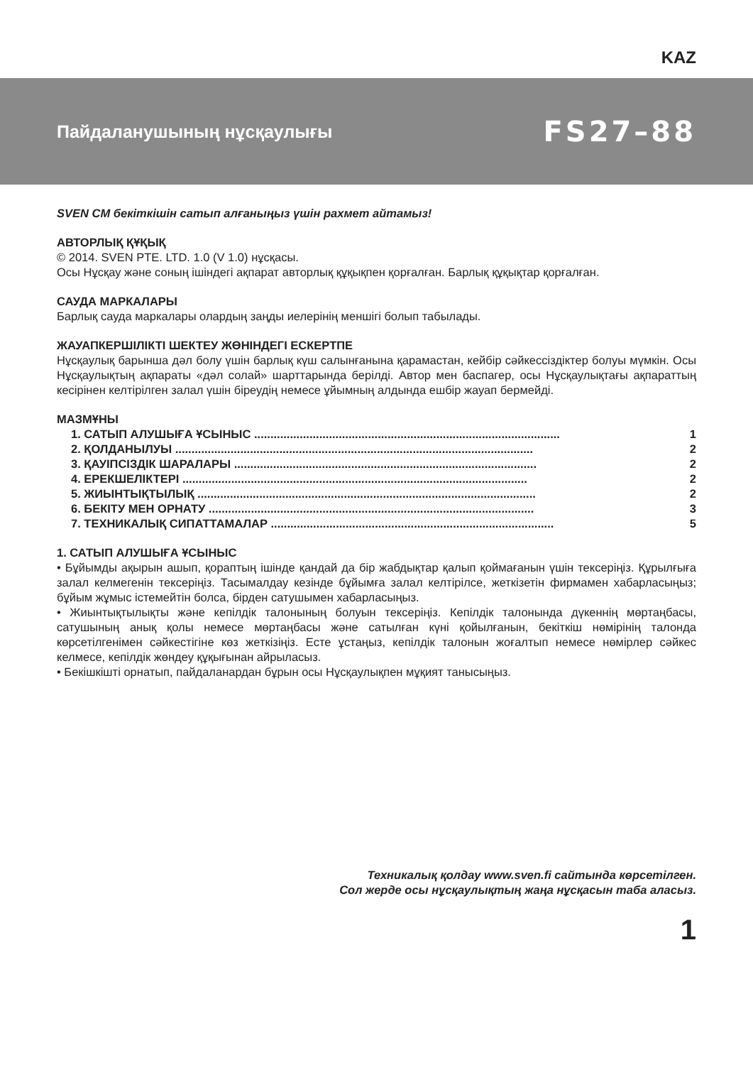KAZ
Пайдаланушының нұсқаулығы FS27–88
SVEN CM бекіткішін сатып алғаныңыз үшін рахмет айтамыз!
АВТОРЛЫҚ ҚҰҚЫҚ
© 2014. SVEN PTE. LTD. 1.0 (V 1.0) нұсқасы.
Осы Нұсқау және соның ішіндегі ақпарат авторлық құқықпен қорғалған. Барлық құқықтар қорғалған.
САУДА МАРКАЛАРЫ
Барлық сауда маркалары олардың заңды иелерінің меншігі болып табылады.
ЖАУАПКЕРШІЛІКТІ ШЕКТЕУ ЖӨНІНДЕГІ ЕСКЕРТПЕ
Нұсқаулық барынша дәл болу үшін барлық күш салынғанына қарамастан, кейбір сәйкессіздіктер болуы мүмкін. Осы Нұсқаулықтың ақпараты «дәл солай» шарттарында берілді. Автор мен баспагер, осы Нұсқаулықтағы ақпараттың кесірінен келтірілген залал үшін біреудің немесе ұйымның алдында ешбір жауап бермейді.
МАЗМҰНЫ
1. САТЫП АЛУШЫҒА ҰСЫНЫС .............................................................................................. 1
2. ҚОЛДАНЫЛУЫ .............................................................................................................. 2
3. ҚАУІПСІЗДІК ШАРАЛАРЫ ............................................................................................. 2
4. ЕРЕКШЕЛІКТЕРІ .......................................................................................................... 2
5. ЖИЫНТЫҚТЫЛЫҚ ........................................................................................................ 2
6. БЕКІТУ МЕН ОРНАТУ .................................................................................................... 3
7. ТЕХНИКАЛЫҚ СИПАТТАМАЛАР ....................................................................................... 5
1. САТЫП АЛУШЫҒА ҰСЫНЫС
• Бұйымды ақырын ашып, қораптың ішінде қандай да бір жабдықтар қалып қоймағанын үшін тексеріңіз. Құрылғыға залал келмегенін тексеріңіз. Тасымалдау кезінде бұйымға залал келтірілсе, жеткізетін фирмамен хабарласыңыз; бұйым жұмыс істемейтін болса, бірден сатушымен хабарласыңыз.
• Жиынтықтылықты және кепілдік талонының болуын тексеріңіз. Кепілдік талонында дүкеннің мөртаңбасы, сатушының анық қолы немесе мөртаңбасы және сатылған күні қойылғанын, бекіткіш нөмірінің талонда көрсетілгенімен сәйкестігіне көз жеткізіңіз. Есте ұстаңыз, кепілдік талонын жоғалтып немесе нөмірлер сәйкес келмесе, кепілдік жөндеу құқығынан айрыласыз.
• Бекішкішті орнатып, пайдаланардан бұрын осы Нұсқаулықпен мұқият танысыңыз.
Техникалық қолдау www.sven.fi сайтында көрсетілген.
Сол жерде осы нұсқаулықтың жаңа нұсқасын таба аласыз.
1